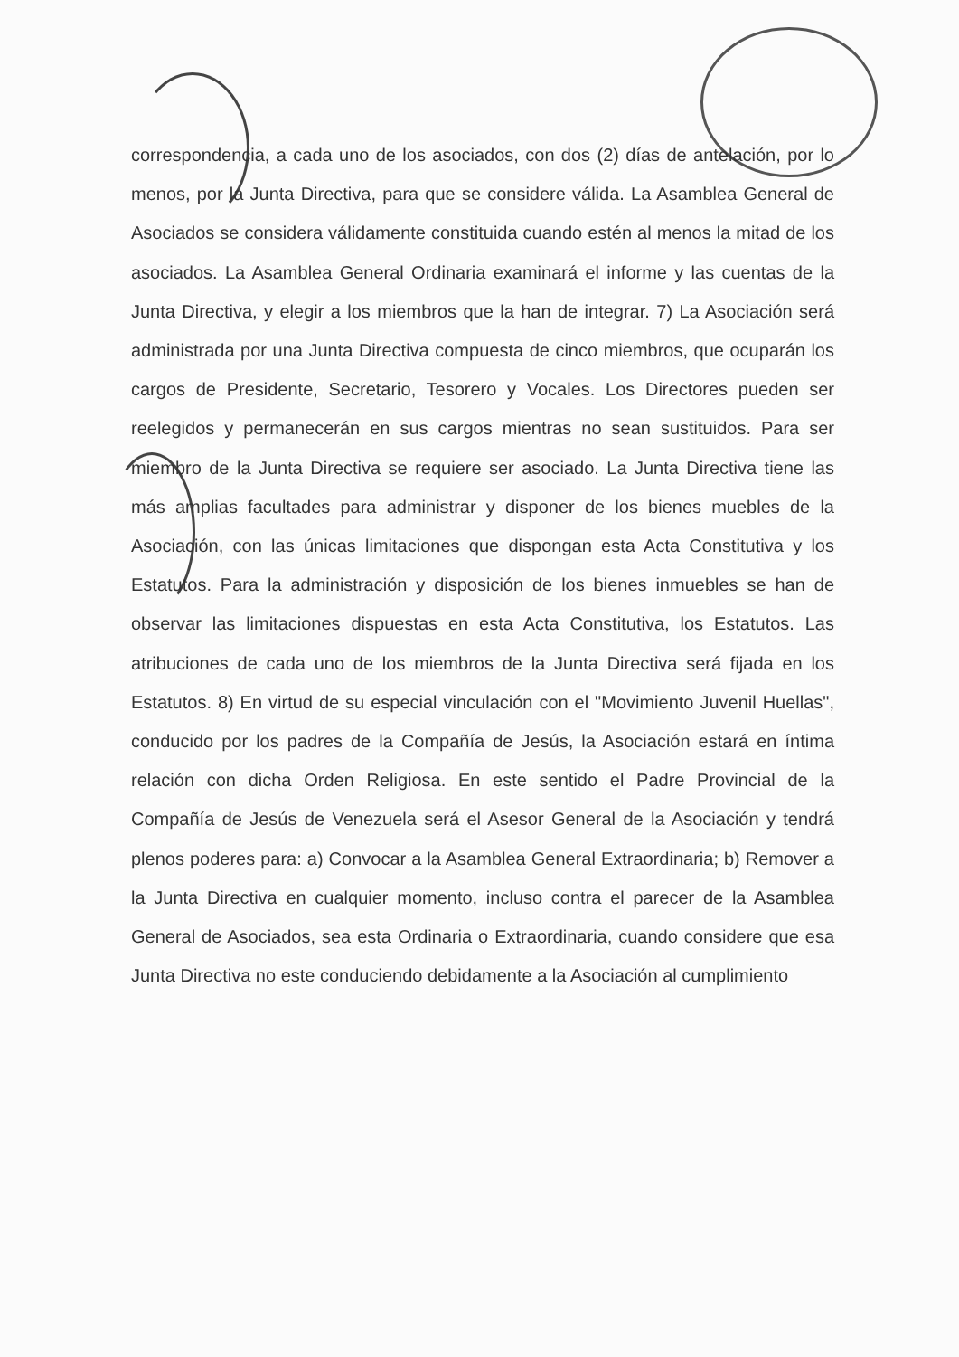correspondencia, a cada uno de los asociados, con dos (2) días de antelación, por lo menos, por la Junta Directiva, para que se considere válida. La Asamblea General de Asociados se considera válidamente constituida cuando estén al menos la mitad de los asociados. La Asamblea General Ordinaria examinará el informe y las cuentas de la Junta Directiva, y elegir a los miembros que la han de integrar. 7) La Asociación será administrada por una Junta Directiva compuesta de cinco miembros, que ocuparán los cargos de Presidente, Secretario, Tesorero y Vocales. Los Directores pueden ser reelegidos y permanecerán en sus cargos mientras no sean sustituidos. Para ser miembro de la Junta Directiva se requiere ser asociado. La Junta Directiva tiene las más amplias facultades para administrar y disponer de los bienes muebles de la Asociación, con las únicas limitaciones que dispongan esta Acta Constitutiva y los Estatutos. Para la administración y disposición de los bienes inmuebles se han de observar las limitaciones dispuestas en esta Acta Constitutiva, los Estatutos. Las atribuciones de cada uno de los miembros de la Junta Directiva será fijada en los Estatutos. 8) En virtud de su especial vinculación con el "Movimiento Juvenil Huellas", conducido por los padres de la Compañía de Jesús, la Asociación estará en íntima relación con dicha Orden Religiosa. En este sentido el Padre Provincial de la Compañía de Jesús de Venezuela será el Asesor General de la Asociación y tendrá plenos poderes para: a) Convocar a la Asamblea General Extraordinaria; b) Remover a la Junta Directiva en cualquier momento, incluso contra el parecer de la Asamblea General de Asociados, sea esta Ordinaria o Extraordinaria, cuando considere que esa Junta Directiva no este conduciendo debidamente a la Asociación al cumplimiento